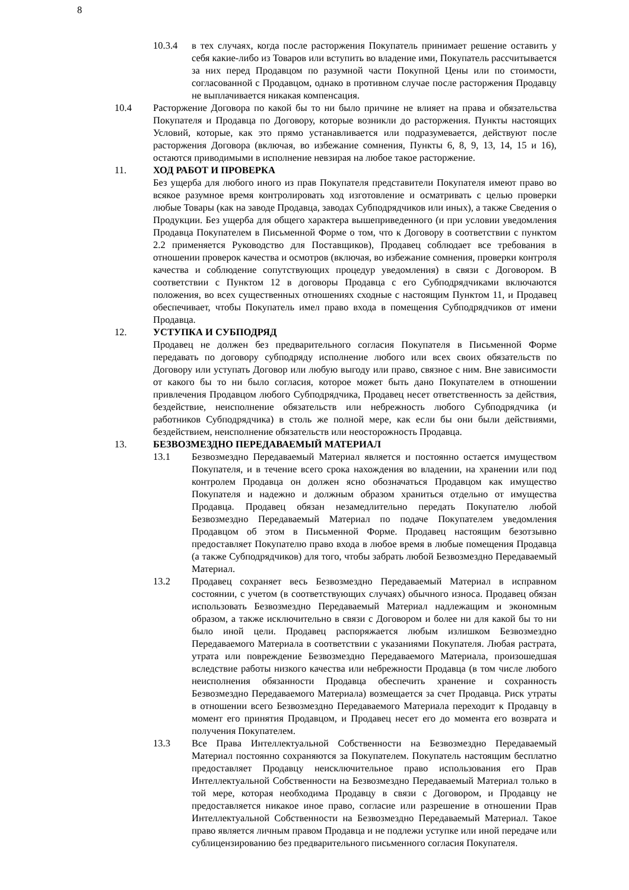8
10.3.4 в тех случаях, когда после расторжения Покупатель принимает решение оставить у себя какие-либо из Товаров или вступить во владение ими, Покупатель рассчитывается за них перед Продавцом по разумной части Покупной Цены или по стоимости, согласованной с Продавцом, однако в противном случае после расторжения Продавцу не выплачивается никакая компенсация.
10.4 Расторжение Договора по какой бы то ни было причине не влияет на права и обязательства Покупателя и Продавца по Договору, которые возникли до расторжения. Пункты настоящих Условий, которые, как это прямо устанавливается или подразумевается, действуют после расторжения Договора (включая, во избежание сомнения, Пункты 6, 8, 9, 13, 14, 15 и 16), остаются приводимыми в исполнение невзирая на любое такое расторжение.
11. ХОД РАБОТ И ПРОВЕРКА
Без ущерба для любого иного из прав Покупателя представители Покупателя имеют право во всякое разумное время контролировать ход изготовление и осматривать с целью проверки любые Товары (как на заводе Продавца, заводах Субподрядчиков или иных), а также Сведения о Продукции. Без ущерба для общего характера вышеприведенного (и при условии уведомления Продавца Покупателем в Письменной Форме о том, что к Договору в соответствии с пунктом 2.2 применяется Руководство для Поставщиков), Продавец соблюдает все требования в отношении проверок качества и осмотров (включая, во избежание сомнения, проверки контроля качества и соблюдение сопутствующих процедур уведомления) в связи с Договором. В соответствии с Пунктом 12 в договоры Продавца с его Субподрядчиками включаются положения, во всех существенных отношениях сходные с настоящим Пунктом 11, и Продавец обеспечивает, чтобы Покупатель имел право входа в помещения Субподрядчиков от имени Продавца.
12. УСТУПКА И СУБПОДРЯД
Продавец не должен без предварительного согласия Покупателя в Письменной Форме передавать по договору субподряду исполнение любого или всех своих обязательств по Договору или уступать Договор или любую выгоду или право, связное с ним. Вне зависимости от какого бы то ни было согласия, которое может быть дано Покупателем в отношении привлечения Продавцом любого Субподрядчика, Продавец несет ответственность за действия, бездействие, неисполнение обязательств или небрежность любого Субподрядчика (и работников Субподрядчика) в столь же полной мере, как если бы они были действиями, бездействием, неисполнение обязательств или неосторожность Продавца.
13. БЕЗВОЗМЕЗДНО ПЕРЕДАВАЕМЫЙ МАТЕРИАЛ
13.1 Безвозмездно Передаваемый Материал является и постоянно остается имуществом Покупателя, и в течение всего срока нахождения во владении, на хранении или под контролем Продавца он должен ясно обозначаться Продавцом как имущество Покупателя и надежно и должным образом храниться отдельно от имущества Продавца. Продавец обязан незамедлительно передать Покупателю любой Безвозмездно Передаваемый Материал по подаче Покупателем уведомления Продавцом об этом в Письменной Форме. Продавец настоящим безотзывно предоставляет Покупателю право входа в любое время в любые помещения Продавца (а также Субподрядчиков) для того, чтобы забрать любой Безвозмездно Передаваемый Материал.
13.2 Продавец сохраняет весь Безвозмездно Передаваемый Материал в исправном состоянии, с учетом (в соответствующих случаях) обычного износа. Продавец обязан использовать Безвозмездно Передаваемый Материал надлежащим и экономным образом, а также исключительно в связи с Договором и более ни для какой бы то ни было иной цели. Продавец распоряжается любым излишком Безвозмездно Передаваемого Материала в соответствии с указаниями Покупателя. Любая растрата, утрата или повреждение Безвозмездно Передаваемого Материала, произошедшая вследствие работы низкого качества или небрежности Продавца (в том числе любого неисполнения обязанности Продавца обеспечить хранение и сохранность Безвозмездно Передаваемого Материала) возмещается за счет Продавца. Риск утраты в отношении всего Безвозмездно Передаваемого Материала переходит к Продавцу в момент его принятия Продавцом, и Продавец несет его до момента его возврата и получения Покупателем.
13.3 Все Права Интеллектуальной Собственности на Безвозмездно Передаваемый Материал постоянно сохраняются за Покупателем. Покупатель настоящим бесплатно предоставляет Продавцу неисключительное право использования его Прав Интеллектуальной Собственности на Безвозмездно Передаваемый Материал только в той мере, которая необходима Продавцу в связи с Договором, и Продавцу не предоставляется никакое иное право, согласие или разрешение в отношении Прав Интеллектуальной Собственности на Безвозмездно Передаваемый Материал. Такое право является личным правом Продавца и не подлежи уступке или иной передаче или сублицензированию без предварительного письменного согласия Покупателя.